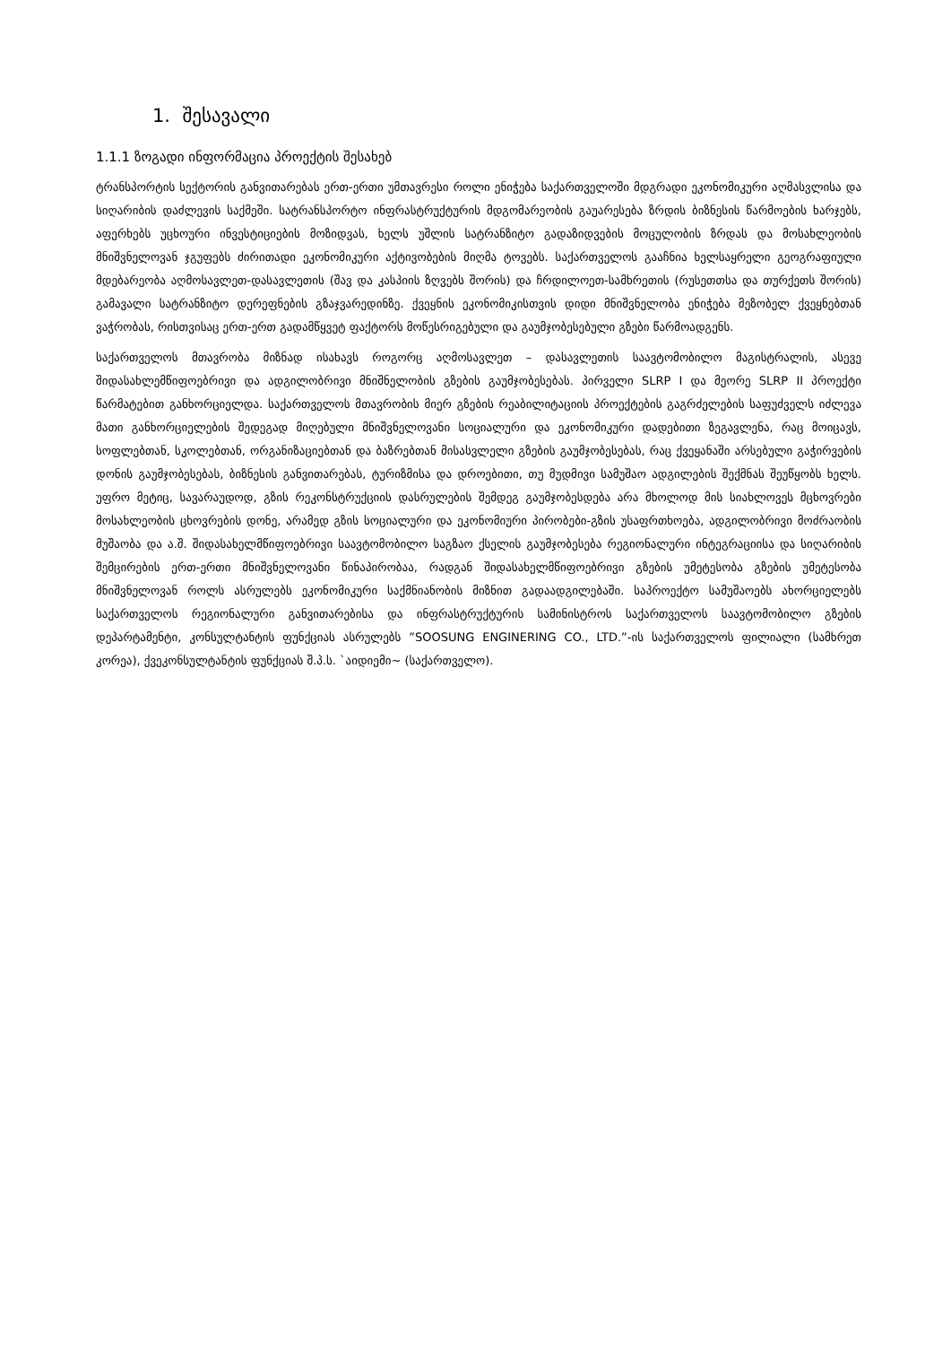1. შესავალი
1.1.1 ზოგადი ინფორმაცია პროექტის შესახებ
ტრანსპორტის სექტორის განვითარებას ერთ-ერთი უმთავრესი როლი ენიჭება საქართველოში მდგრადი ეკონომიკური აღმასვლისა და სიღარიბის დაძლევის საქმეში. სატრანსპორტო ინფრასტრუქტურის მდგომარეობის გაუარესება ზრდის ბიზნესის წარმოების ხარჯებს, აფერხებს უცხოური ინვესტიციების მოზიდვას, ხელს უშლის სატრანზიტო გადაზიდვების მოცულობის ზრდას და მოსახლეობის მნიშვნელოვან ჯგუფებს ძირითადი ეკონომიკური აქტივობების მიღმა ტოვებს. საქართველოს გააჩნია ხელსაყრელი გეოგრაფიული მდებარეობა აღმოსავლეთ-დასავლეთის (შავ და კასპიის ზღვებს შორის) და ჩრდილოეთ-სამხრეთის (რუსეთთსა და თურქეთს შორის) გამავალი სატრანზიტო დერეფნების გზაჯვარედინზე. ქვეყნის ეკონომიკისთვის დიდი მნიშვნელობა ენიჭება მეზობელ ქვეყნებთან ვაჭრობას, რისთვისაც ერთ-ერთ გადამწყვეტ ფაქტორს მოწესრიგებული და გაუმჯობესებული გზები წარმოადგენს.
საქართველოს მთავრობა მიზნად ისახავს როგორც აღმოსავლეთ – დასავლეთის საავტომობილო მაგისტრალის, ასევე შიდასახლემწიფოებრივი და ადგილობრივი მნიშნელობის გზების გაუმჯობესებას. პირველი SLRP I და მეორე SLRP II პროექტი წარმატებით განხორციელდა. საქართველოს მთავრობის მიერ გზების რეაბილიტაციის პროექტების გაგრძელების საფუძველს იძლევა მათი განხორციელების შედეგად მიღებული მნიშვნელოვანი სოციალური და ეკონომიკური დადებითი ზეგავლენა, რაც მოიცავს, სოფლებთან, სკოლებთან, ორგანიზაციებთან და ბაზრებთან მისასვლელი გზების გაუმჯობესებას, რაც ქვეყანაში არსებული გაჭირვების დონის გაუმჯობესებას, ბიზნესის განვითარებას, ტურიზმისა და დროებითი, თუ მუდმივი სამუშაო ადგილების შექმნას შეუწყობს ხელს. უფრო მეტიც, სავარაუდოდ, გზის რეკონსტრუქციის დასრულების შემდეგ გაუმჯობესდება არა მხოლოდ მის სიახლოვეს მცხოვრები მოსახლეობის ცხოვრების დონე, არამედ გზის სოციალური და ეკონომიური პირობები-გზის უსაფრთხოება, ადგილობრივი მოძრაობის მუშაობა და ა.შ. შიდასახელმწიფოებრივი საავტომობილო საგზაო ქსელის გაუმჯობესება რეგიონალური ინტეგრაციისა და სიღარიბის შემცირების ერთ-ერთი მნიშვნელოვანი წინაპირობაა, რადგან შიდასახელმწიფოებრივი გზების უმეტესობა გზების უმეტესობა მნიშვნელოვან როლს ასრულებს ეკონომიკური საქმნიანობის მიზნით გადაადგილებაში. საპროექტო სამუშაოებს ახორციელებს საქართველოს რეგიონალური განვითარებისა და ინფრასტრუქტურის სამინისტროს საქართველოს საავტომობილო გზების დეპარტამენტი, კონსულტანტის ფუნქციას ასრულებს ”SOOSUNG ENGINERING CO., LTD.”-ის საქართველოს ფილიალი (სამხრეთ კორეა), ქვეკონსულტანტის ფუნქციას შ.პ.ს. `აიდიემი~ (საქართველო).